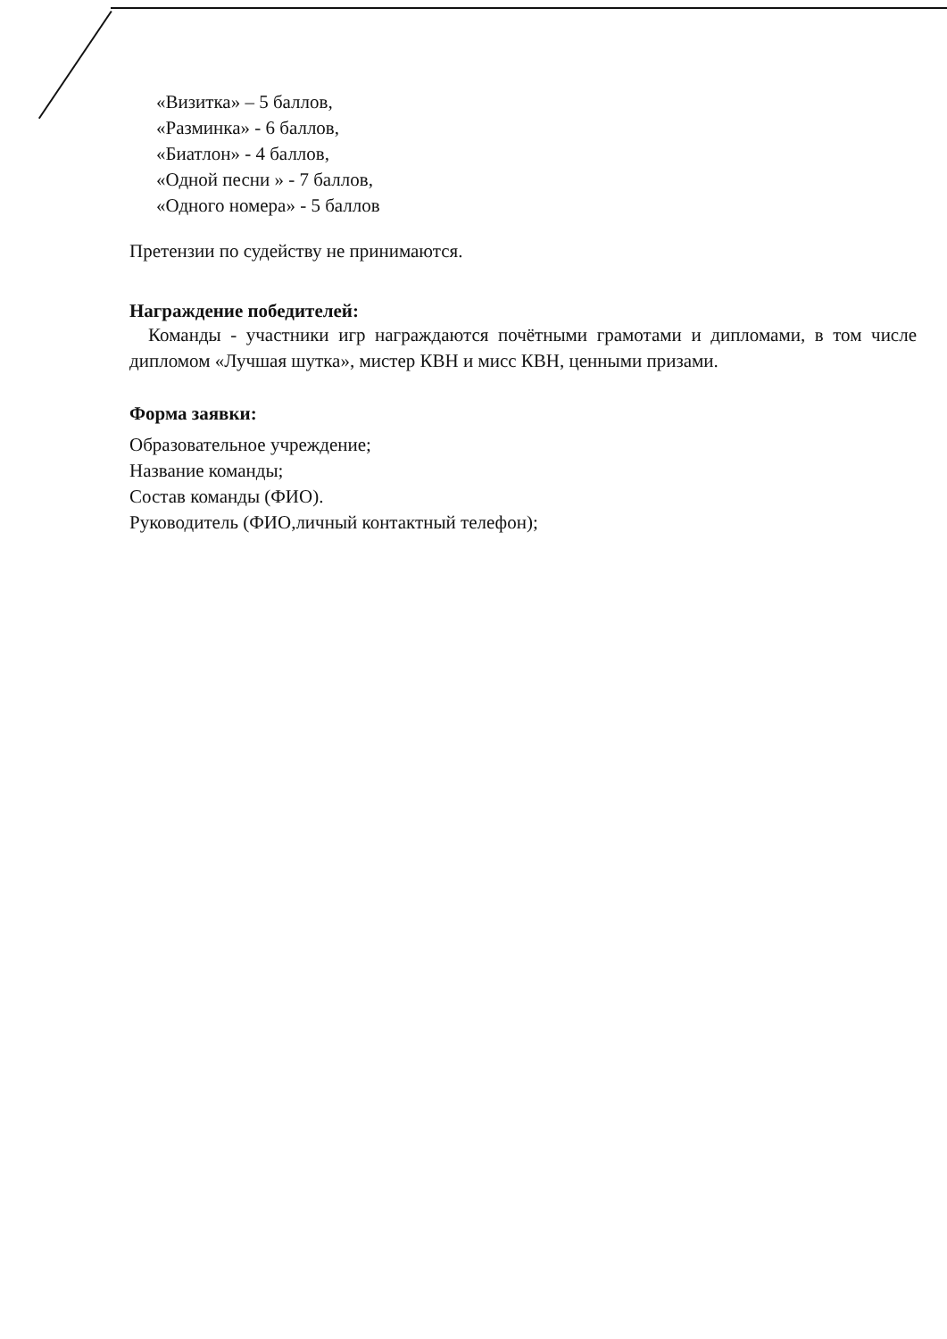«Визитка» – 5 баллов,
«Разминка» - 6 баллов,
«Биатлон» - 4 баллов,
«Одной песни » - 7 баллов,
«Одного номера» - 5 баллов
Претензии по судейству не принимаются.
Награждение победителей:
Команды - участники игр награждаются почётными грамотами и дипломами, в том числе дипломом «Лучшая шутка», мистер КВН и мисс КВН, ценными призами.
Форма заявки:
Образовательное учреждение;
Название команды;
Состав команды (ФИО).
Руководитель (ФИО,личный контактный телефон);